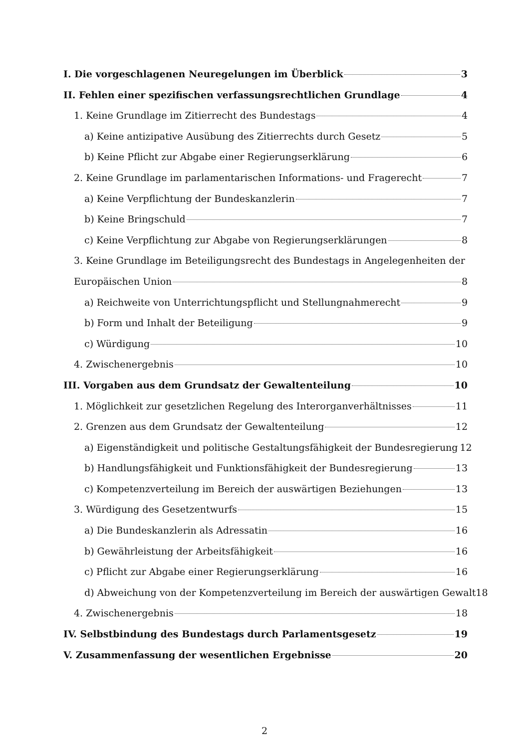I. Die vorgeschlagenen Neuregelungen im Überblick 3
II. Fehlen einer spezifischen verfassungsrechtlichen Grundlage 4
1. Keine Grundlage im Zitierrecht des Bundestags 4
a) Keine antizipative Ausübung des Zitierrechts durch Gesetz 5
b) Keine Pflicht zur Abgabe einer Regierungserklärung 6
2. Keine Grundlage im parlamentarischen Informations- und Fragerecht 7
a) Keine Verpflichtung der Bundeskanzlerin 7
b) Keine Bringschuld 7
c) Keine Verpflichtung zur Abgabe von Regierungserklärungen 8
3. Keine Grundlage im Beteiligungsrecht des Bundestags in Angelegenheiten der
Europäischen Union 8
a) Reichweite von Unterrichtungspflicht und Stellungnahmerecht 9
b) Form und Inhalt der Beteiligung 9
c) Würdigung 10
4. Zwischenergebnis 10
III. Vorgaben aus dem Grundsatz der Gewaltenteilung 10
1. Möglichkeit zur gesetzlichen Regelung des Interorganverhältnisses 11
2. Grenzen aus dem Grundsatz der Gewaltenteilung 12
a) Eigenständigkeit und politische Gestaltungsfähigkeit der Bundesregierung 12
b) Handlungsfähigkeit und Funktionsfähigkeit der Bundesregierung 13
c) Kompetenzverteilung im Bereich der auswärtigen Beziehungen 13
3. Würdigung des Gesetzentwurfs 15
a) Die Bundeskanzlerin als Adressatin 16
b) Gewährleistung der Arbeitsfähigkeit 16
c) Pflicht zur Abgabe einer Regierungserklärung 16
d) Abweichung von der Kompetenzverteilung im Bereich der auswärtigen Gewalt 18
4. Zwischenergebnis 18
IV. Selbstbindung des Bundestags durch Parlamentsgesetz 19
V. Zusammenfassung der wesentlichen Ergebnisse 20
2